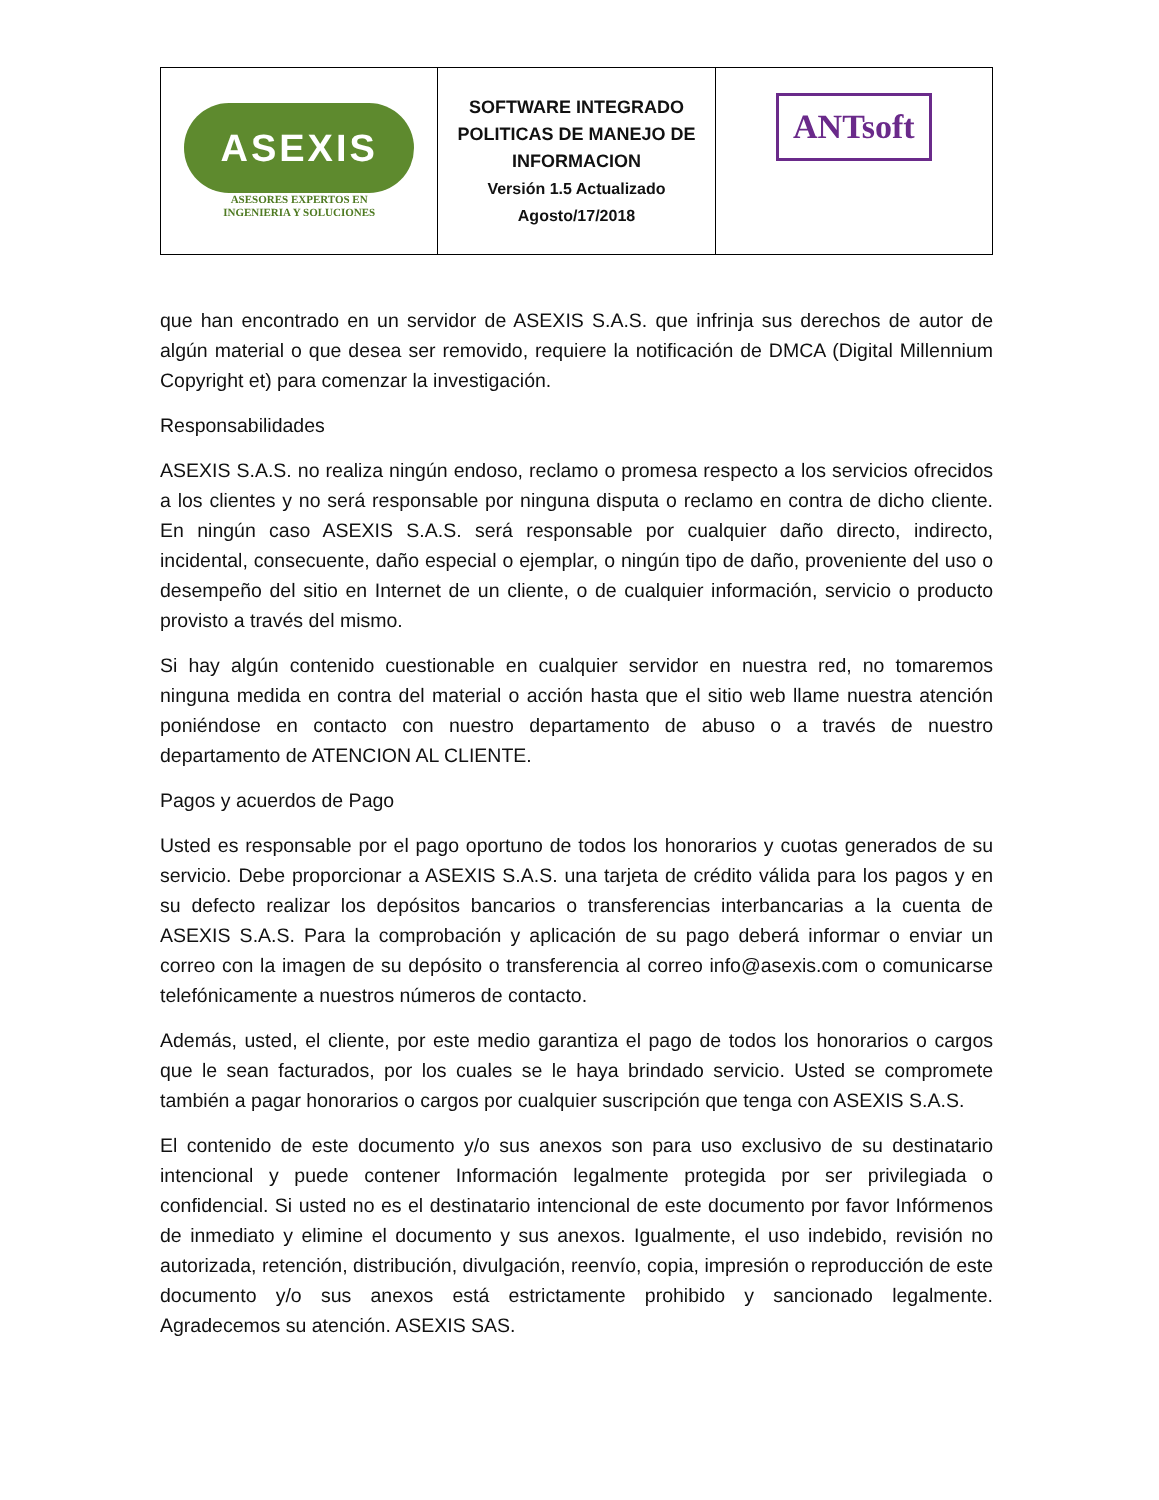| ASEXIS ASESORES EXPERTOS EN INGENIERIA Y SOLUCIONES | SOFTWARE INTEGRADO POLITICAS DE MANEJO DE INFORMACION Versión 1.5 Actualizado Agosto/17/2018 | ANTsoft |
que han encontrado en un servidor de ASEXIS S.A.S. que infrinja sus derechos de autor de algún material o que desea ser removido, requiere la notificación de DMCA (Digital Millennium Copyright et) para comenzar la investigación.
Responsabilidades
ASEXIS S.A.S. no realiza ningún endoso, reclamo o promesa respecto a los servicios ofrecidos a los clientes y no será responsable por ninguna disputa o reclamo en contra de dicho cliente. En ningún caso ASEXIS S.A.S. será responsable por cualquier daño directo, indirecto, incidental, consecuente, daño especial o ejemplar, o ningún tipo de daño, proveniente del uso o desempeño del sitio en Internet de un cliente, o de cualquier información, servicio o producto provisto a través del mismo.
Si hay algún contenido cuestionable en cualquier servidor en nuestra red, no tomaremos ninguna medida en contra del material o acción hasta que el sitio web llame nuestra atención poniéndose en contacto con nuestro departamento de abuso o a través de nuestro departamento de ATENCION AL CLIENTE.
Pagos y acuerdos de Pago
Usted es responsable por el pago oportuno de todos los honorarios y cuotas generados de su servicio. Debe proporcionar a ASEXIS S.A.S. una tarjeta de crédito válida para los pagos y en su defecto realizar los depósitos bancarios o transferencias interbancarias a la cuenta de ASEXIS S.A.S. Para la comprobación y aplicación de su pago deberá informar o enviar un correo con la imagen de su depósito o transferencia al correo info@asexis.com o comunicarse telefónicamente a nuestros números de contacto.
Además, usted, el cliente, por este medio garantiza el pago de todos los honorarios o cargos que le sean facturados, por los cuales se le haya brindado servicio. Usted se compromete también a pagar honorarios o cargos por cualquier suscripción que tenga con ASEXIS S.A.S.
El contenido de este documento y/o sus anexos son para uso exclusivo de su destinatario intencional y puede contener Información legalmente protegida por ser privilegiada o confidencial. Si usted no es el destinatario intencional de este documento por favor Infórmenos de inmediato y elimine el documento y sus anexos. Igualmente, el uso indebido, revisión no autorizada, retención, distribución, divulgación, reenvío, copia, impresión o reproducción de este documento y/o sus anexos está estrictamente prohibido y sancionado legalmente. Agradecemos su atención. ASEXIS SAS.